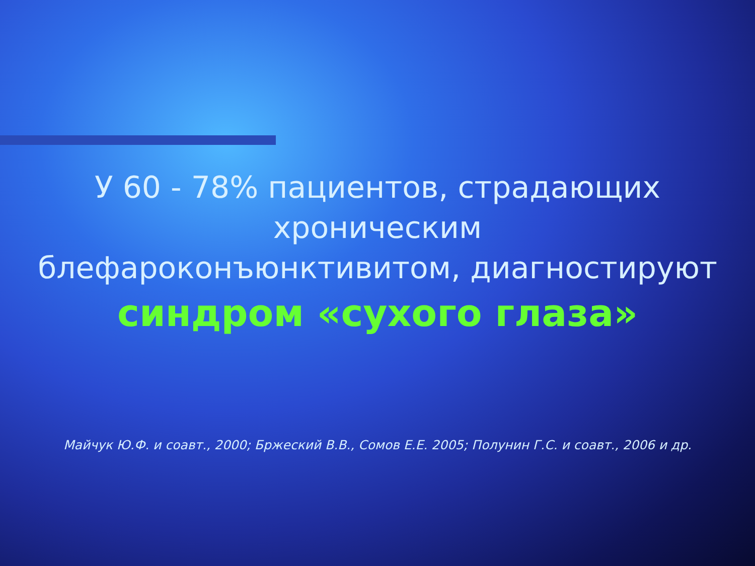У 60 - 78% пациентов, страдающих
хроническим
блефароконъюнктивитом, диагностируют
синдром «сухого глаза»
Майчук Ю.Ф. и соавт., 2000; Бржеский В.В., Сомов Е.Е. 2005; Полунин Г.С. и соавт., 2006 и др.